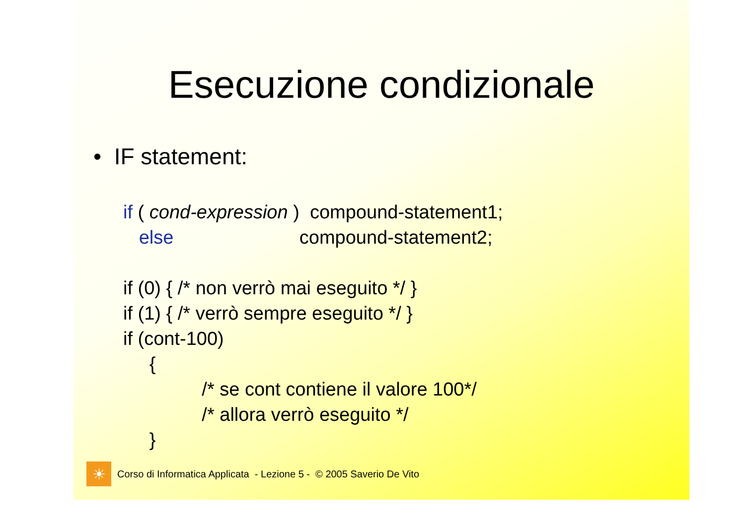Esecuzione condizionale
• IF statement:
if ( cond-expression )  compound-statement1;
   else                        compound-statement2;

if (0) { /* non verrò mai eseguito */ }
if (1) { /* verrò sempre eseguito */ }
if (cont-100)
     {
               /* se cont contiene il valore 100*/
               /* allora verrò eseguito */
     }
☀
Corso di Informatica Applicata - Lezione 5 - © 2005 Saverio De Vito